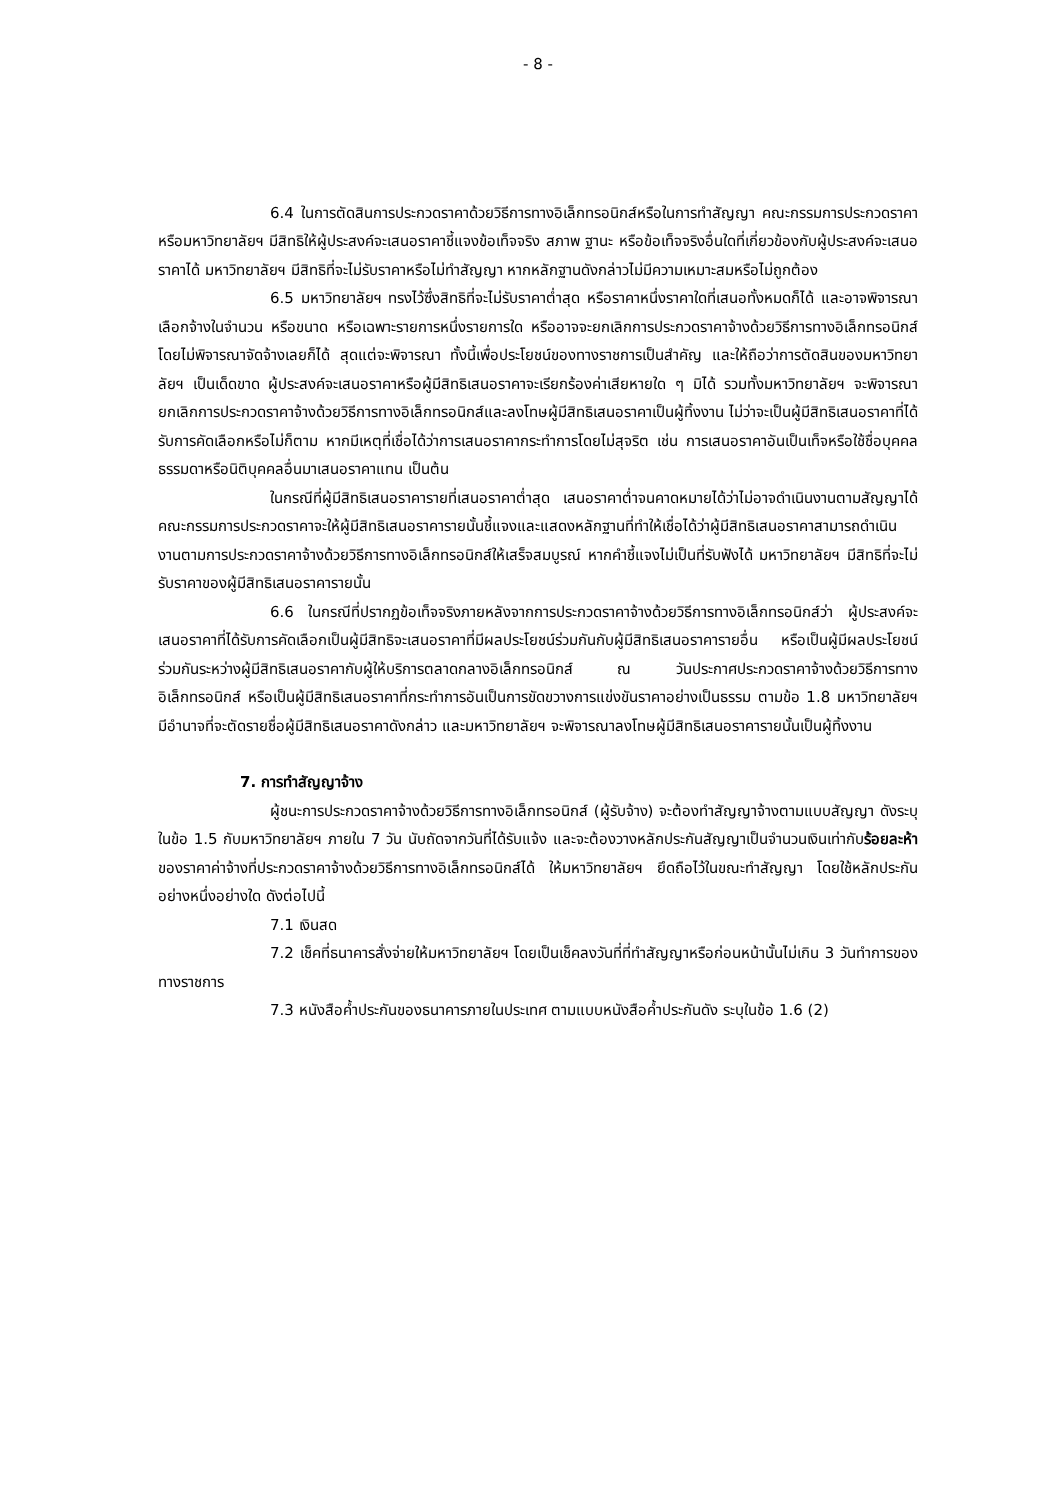- 8 -
6.4 ในการตัดสินการประกวดราคาด้วยวิธีการทางอิเล็กทรอนิกส์หรือในการทำสัญญา คณะกรรมการประกวดราคา หรือมหาวิทยาลัยฯ มีสิทธิให้ผู้ประสงค์จะเสนอราคาชี้แจงข้อเท็จจริง สภาพ ฐานะ หรือข้อเท็จจริงอื่นใดที่เกี่ยวข้องกับผู้ประสงค์จะเสนอราคาได้ มหาวิทยาลัยฯ มีสิทธิที่จะไม่รับราคาหรือไม่ทำสัญญา หากหลักฐานดังกล่าวไม่มีความเหมาะสมหรือไม่ถูกต้อง
6.5 มหาวิทยาลัยฯ ทรงไว้ซึ่งสิทธิที่จะไม่รับราคาต่ำสุด หรือราคาหนึ่งราคาใดที่เสนอทั้งหมดก็ได้ และอาจพิจารณาเลือกจ้างในจำนวน หรือขนาด หรือเฉพาะรายการหนึ่งรายการใด หรืออาจจะยกเลิกการประกวดราคาจ้างด้วยวิธีการทางอิเล็กทรอนิกส์ โดยไม่พิจารณาจัดจ้างเลยก็ได้ สุดแต่จะพิจารณา ทั้งนี้เพื่อประโยชน์ของทางราชการเป็นสำคัญ และให้ถือว่าการตัดสินของมหาวิทยาลัยฯ เป็นเด็ดขาด ผู้ประสงค์จะเสนอราคาหรือผู้มีสิทธิเสนอราคาจะเรียกร้องค่าเสียหายใด ๆ มิได้ รวมทั้งมหาวิทยาลัยฯ จะพิจารณายกเลิกการประกวดราคาจ้างด้วยวิธีการทางอิเล็กทรอนิกส์และลงโทษผู้มีสิทธิเสนอราคาเป็นผู้ทิ้งงาน ไม่ว่าจะเป็นผู้มีสิทธิเสนอราคาที่ได้รับการคัดเลือกหรือไม่ก็ตาม หากมีเหตุที่เชื่อได้ว่าการเสนอราคากระทำการโดยไม่สุจริต เช่น การเสนอราคาอันเป็นเท็จหรือใช้ชื่อบุคคลธรรมดาหรือนิติบุคคลอื่นมาเสนอราคาแทน เป็นต้น
ในกรณีที่ผู้มีสิทธิเสนอราคารายที่เสนอราคาต่ำสุด เสนอราคาต่ำจนคาดหมายได้ว่าไม่อาจดำเนินงานตามสัญญาได้ คณะกรรมการประกวดราคาจะให้ผู้มีสิทธิเสนอราคารายนั้นชี้แจงและแสดงหลักฐานที่ทำให้เชื่อได้ว่าผู้มีสิทธิเสนอราคาสามารถดำเนินงานตามการประกวดราคาจ้างด้วยวิธีการทางอิเล็กทรอนิกส์ให้เสร็จสมบูรณ์ หากคำชี้แจงไม่เป็นที่รับฟังได้ มหาวิทยาลัยฯ มีสิทธิที่จะไม่รับราคาของผู้มีสิทธิเสนอราคารายนั้น
6.6 ในกรณีที่ปรากฏข้อเท็จจริงภายหลังจากการประกวดราคาจ้างด้วยวิธีการทางอิเล็กทรอนิกส์ว่า ผู้ประสงค์จะเสนอราคาที่ได้รับการคัดเลือกเป็นผู้มีสิทธิจะเสนอราคาที่มีผลประโยชน์ร่วมกันกับผู้มีสิทธิเสนอราคารายอื่น หรือเป็นผู้มีผลประโยชน์ร่วมกันระหว่างผู้มีสิทธิเสนอราคากับผู้ให้บริการตลาดกลางอิเล็กทรอนิกส์ ณ วันประกาศประกวดราคาจ้างด้วยวิธีการทางอิเล็กทรอนิกส์ หรือเป็นผู้มีสิทธิเสนอราคาที่กระทำการอันเป็นการขัดขวางการแข่งขันราคาอย่างเป็นธรรม ตามข้อ 1.8 มหาวิทยาลัยฯ มีอำนาจที่จะตัดรายชื่อผู้มีสิทธิเสนอราคาดังกล่าว และมหาวิทยาลัยฯ จะพิจารณาลงโทษผู้มีสิทธิเสนอราคารายนั้นเป็นผู้ทิ้งงาน
7. การทำสัญญาจ้าง
ผู้ชนะการประกวดราคาจ้างด้วยวิธีการทางอิเล็กทรอนิกส์ (ผู้รับจ้าง) จะต้องทำสัญญาจ้างตามแบบสัญญา ดังระบุในข้อ 1.5 กับมหาวิทยาลัยฯ ภายใน 7 วัน นับถัดจากวันที่ได้รับแจ้ง และจะต้องวางหลักประกันสัญญาเป็นจำนวนเงินเท่ากับร้อยละห้า ของราคาค่าจ้างที่ประกวดราคาจ้างด้วยวิธีการทางอิเล็กทรอนิกส์ได้ ให้มหาวิทยาลัยฯ ยึดถือไว้ในขณะทำสัญญา โดยใช้หลักประกันอย่างหนึ่งอย่างใด ดังต่อไปนี้
7.1 เงินสด
7.2 เช็คที่ธนาคารสั่งจ่ายให้มหาวิทยาลัยฯ โดยเป็นเช็คลงวันที่ที่ทำสัญญาหรือก่อนหน้านั้นไม่เกิน 3 วันทำการของทางราชการ
7.3 หนังสือค้ำประกันของธนาคารภายในประเทศ ตามแบบหนังสือค้ำประกันดัง ระบุในข้อ 1.6 (2)